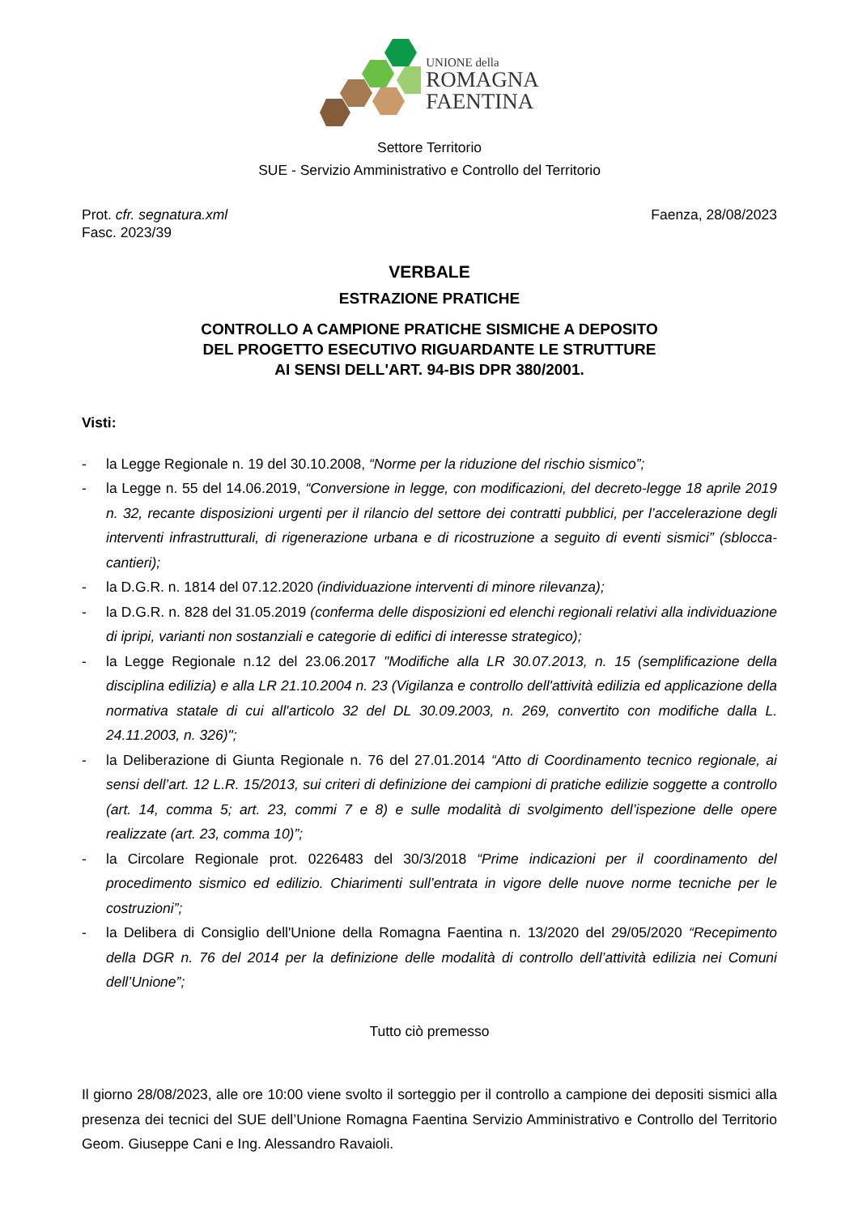UNIONE della
ROMAGNA
FAENTINA
Settore Territorio
SUE - Servizio Amministrativo e Controllo del Territorio
Prot. cfr. segnatura.xml
Fasc. 2023/39
Faenza, 28/08/2023
VERBALE
ESTRAZIONE PRATICHE
CONTROLLO A CAMPIONE PRATICHE SISMICHE A DEPOSITO
DEL PROGETTO ESECUTIVO RIGUARDANTE LE STRUTTURE
AI SENSI DELL'ART. 94-BIS DPR 380/2001.
Visti:
- la Legge Regionale n. 19 del 30.10.2008, “Norme per la riduzione del rischio sismico”;
- la Legge n. 55 del 14.06.2019, “Conversione in legge, con modificazioni, del decreto-legge 18 aprile 2019 n. 32, recante disposizioni urgenti per il rilancio del settore dei contratti pubblici, per l’accelerazione degli interventi infrastrutturali, di rigenerazione urbana e di ricostruzione a seguito di eventi sismici” (sblocca-cantieri);
- la D.G.R. n. 1814 del 07.12.2020 (individuazione interventi di minore rilevanza);
- la D.G.R. n. 828 del 31.05.2019 (conferma delle disposizioni ed elenchi regionali relativi alla individuazione di ipripi, varianti non sostanziali e categorie di edifici di interesse strategico);
- la Legge Regionale n.12 del 23.06.2017 "Modifiche alla LR 30.07.2013, n. 15 (semplificazione della disciplina edilizia) e alla LR 21.10.2004 n. 23 (Vigilanza e controllo dell'attività edilizia ed applicazione della normativa statale di cui all'articolo 32 del DL 30.09.2003, n. 269, convertito con modifiche dalla L. 24.11.2003, n. 326)";
- la Deliberazione di Giunta Regionale n. 76 del 27.01.2014 “Atto di Coordinamento tecnico regionale, ai sensi dell’art. 12 L.R. 15/2013, sui criteri di definizione dei campioni di pratiche edilizie soggette a controllo (art. 14, comma 5; art. 23, commi 7 e 8) e sulle modalità di svolgimento dell’ispezione delle opere realizzate (art. 23, comma 10)”;
- la Circolare Regionale prot. 0226483 del 30/3/2018 “Prime indicazioni per il coordinamento del procedimento sismico ed edilizio. Chiarimenti sull’entrata in vigore delle nuove norme tecniche per le costruzioni”;
- la Delibera di Consiglio dell'Unione della Romagna Faentina n. 13/2020 del 29/05/2020 “Recepimento della DGR n. 76 del 2014 per la definizione delle modalità di controllo dell’attività edilizia nei Comuni dell’Unione”;
Tutto ciò premesso
Il giorno 28/08/2023, alle ore 10:00 viene svolto il sorteggio per il controllo a campione dei depositi sismici alla presenza dei tecnici del SUE dell’Unione Romagna Faentina Servizio Amministrativo e Controllo del Territorio Geom. Giuseppe Cani e Ing. Alessandro Ravaioli.